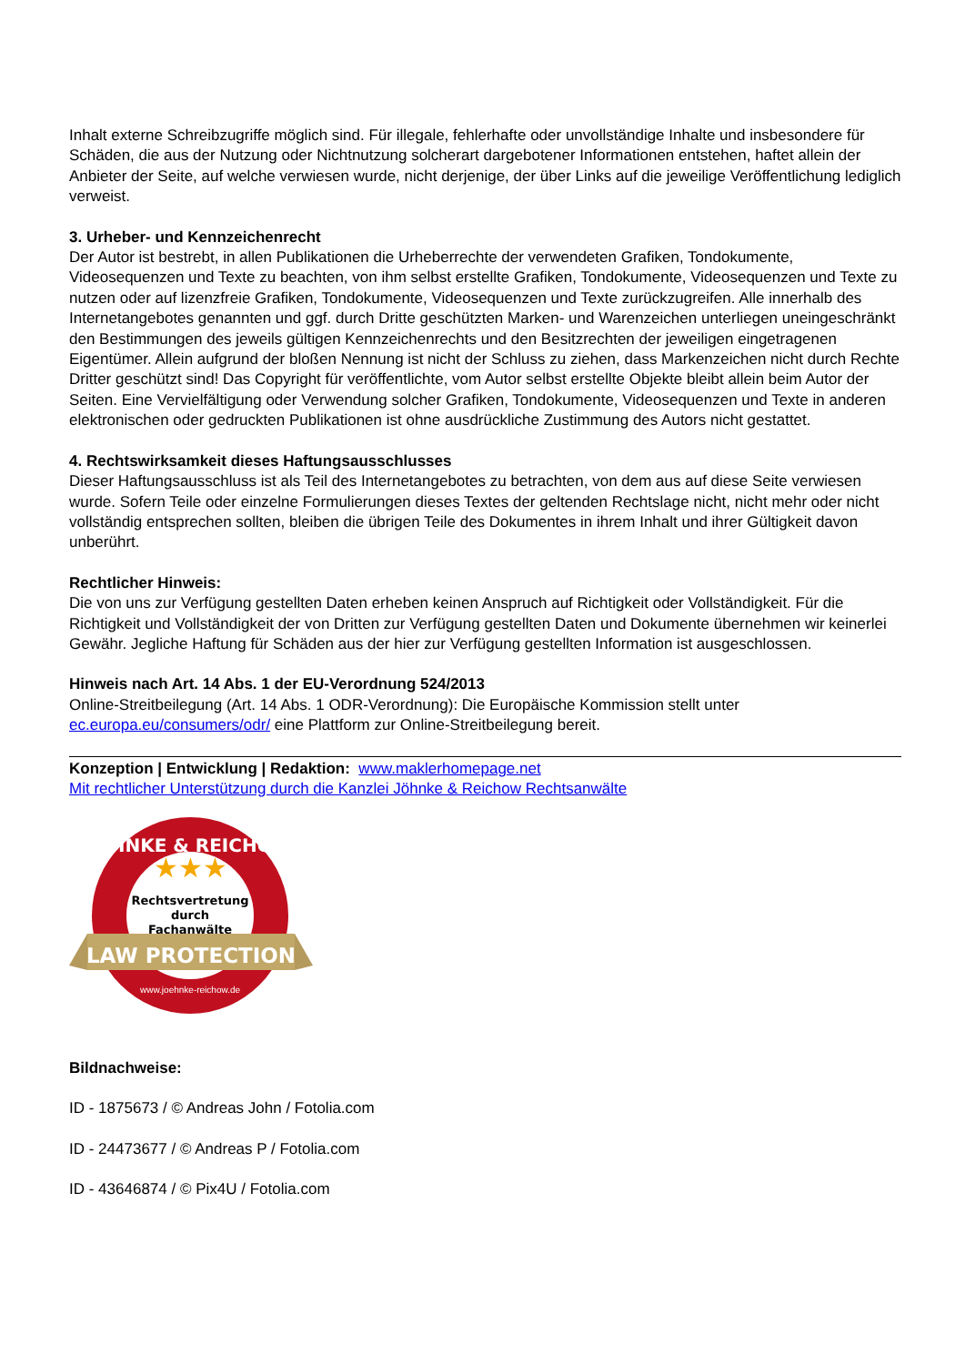Inhalt externe Schreibzugriffe möglich sind. Für illegale, fehlerhafte oder unvollständige Inhalte und insbesondere für Schäden, die aus der Nutzung oder Nichtnutzung solcherart dargebotener Informationen entstehen, haftet allein der Anbieter der Seite, auf welche verwiesen wurde, nicht derjenige, der über Links auf die jeweilige Veröffentlichung lediglich verweist.
3. Urheber- und Kennzeichenrecht
Der Autor ist bestrebt, in allen Publikationen die Urheberrechte der verwendeten Grafiken, Tondokumente, Videosequenzen und Texte zu beachten, von ihm selbst erstellte Grafiken, Tondokumente, Videosequenzen und Texte zu nutzen oder auf lizenzfreie Grafiken, Tondokumente, Videosequenzen und Texte zurückzugreifen. Alle innerhalb des Internetangebotes genannten und ggf. durch Dritte geschützten Marken- und Warenzeichen unterliegen uneingeschränkt den Bestimmungen des jeweils gültigen Kennzeichenrechts und den Besitzrechten der jeweiligen eingetragenen Eigentümer. Allein aufgrund der bloßen Nennung ist nicht der Schluss zu ziehen, dass Markenzeichen nicht durch Rechte Dritter geschützt sind! Das Copyright für veröffentlichte, vom Autor selbst erstellte Objekte bleibt allein beim Autor der Seiten. Eine Vervielfältigung oder Verwendung solcher Grafiken, Tondokumente, Videosequenzen und Texte in anderen elektronischen oder gedruckten Publikationen ist ohne ausdrückliche Zustimmung des Autors nicht gestattet.
4. Rechtswirksamkeit dieses Haftungsausschlusses
Dieser Haftungsausschluss ist als Teil des Internetangebotes zu betrachten, von dem aus auf diese Seite verwiesen wurde. Sofern Teile oder einzelne Formulierungen dieses Textes der geltenden Rechtslage nicht, nicht mehr oder nicht vollständig entsprechen sollten, bleiben die übrigen Teile des Dokumentes in ihrem Inhalt und ihrer Gültigkeit davon unberührt.
Rechtlicher Hinweis:
Die von uns zur Verfügung gestellten Daten erheben keinen Anspruch auf Richtigkeit oder Vollständigkeit. Für die Richtigkeit und Vollständigkeit der von Dritten zur Verfügung gestellten Daten und Dokumente übernehmen wir keinerlei Gewähr. Jegliche Haftung für Schäden aus der hier zur Verfügung gestellten Information ist ausgeschlossen.
Hinweis nach Art. 14 Abs. 1 der EU-Verordnung 524/2013
Online-Streitbeilegung (Art. 14 Abs. 1 ODR-Verordnung): Die Europäische Kommission stellt unter ec.europa.eu/consumers/odr/ eine Plattform zur Online-Streitbeilegung bereit.
Konzeption | Entwicklung | Redaktion: www.maklerhomepage.net
Mit rechtlicher Unterstützung durch die Kanzlei Jöhnke & Reichow Rechtsanwälte
JÖHNKE & REICHOW
★★★
Rechtsvertretung
durch
Fachanwälte
LAW PROTECTION
www.joehnke-reichow.de
Bildnachweise:
ID - 1875673 / © Andreas John / Fotolia.com
ID - 24473677 / © Andreas P / Fotolia.com
ID - 43646874 / © Pix4U / Fotolia.com